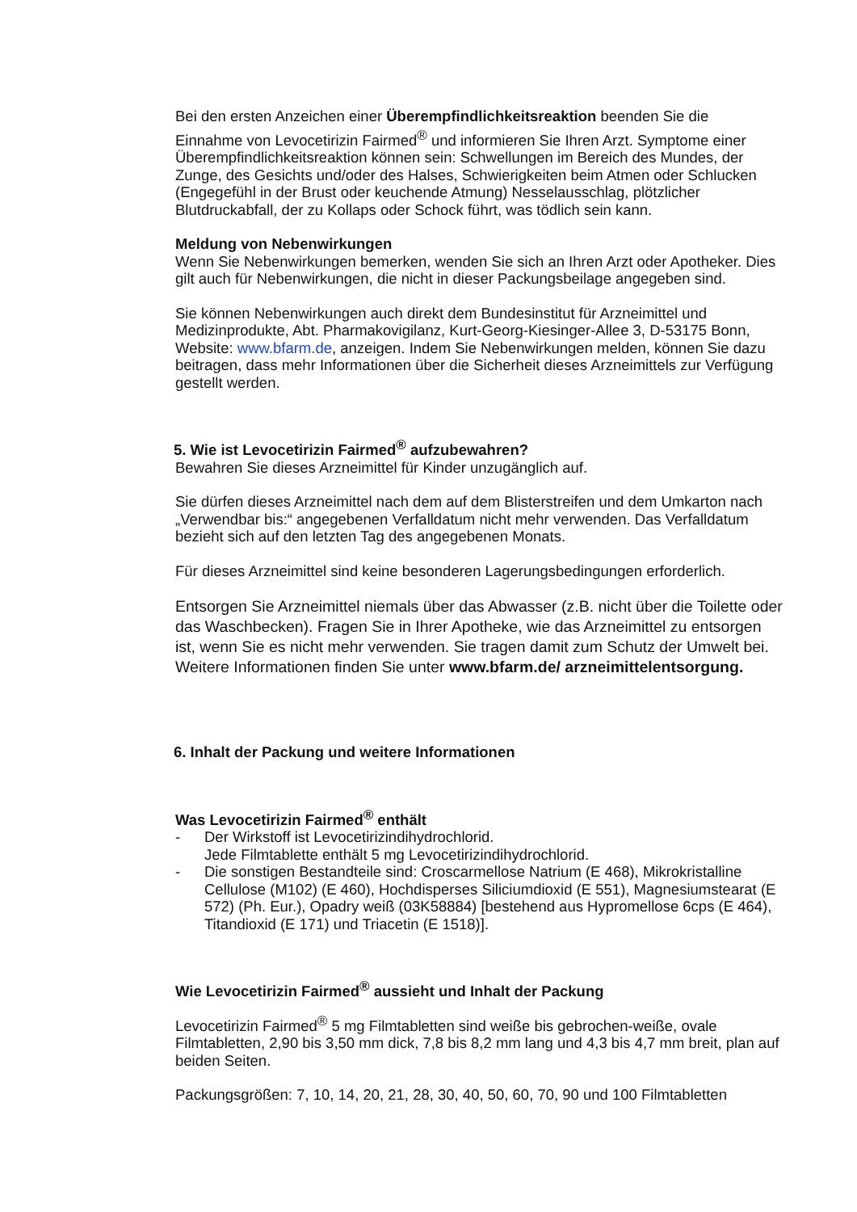Bei den ersten Anzeichen einer Überempfindlichkeitsreaktion beenden Sie die
Einnahme von Levocetirizin Fairmed<sup>®</sup> und informieren Sie Ihren Arzt. Symptome einer Überempfindlichkeitsreaktion können sein: Schwellungen im Bereich des Mundes, der Zunge, des Gesichts und/oder des Halses, Schwierigkeiten beim Atmen oder Schlucken (Engegefühl in der Brust oder keuchende Atmung) Nesselausschlag, plötzlicher Blutdruckabfall, der zu Kollaps oder Schock führt, was tödlich sein kann.
Meldung von Nebenwirkungen
Wenn Sie Nebenwirkungen bemerken, wenden Sie sich an Ihren Arzt oder Apotheker. Dies gilt auch für Nebenwirkungen, die nicht in dieser Packungsbeilage angegeben sind.
Sie können Nebenwirkungen auch direkt dem Bundesinstitut für Arzneimittel und Medizinprodukte, Abt. Pharmakovigilanz, Kurt-Georg-Kiesinger-Allee 3, D-53175 Bonn, Website: www.bfarm.de, anzeigen. Indem Sie Nebenwirkungen melden, können Sie dazu beitragen, dass mehr Informationen über die Sicherheit dieses Arzneimittels zur Verfügung gestellt werden.
5. Wie ist Levocetirizin Fairmed<sup>®</sup> aufzubewahren?
Bewahren Sie dieses Arzneimittel für Kinder unzugänglich auf.
Sie dürfen dieses Arzneimittel nach dem auf dem Blisterstreifen und dem Umkarton nach „Verwendbar bis:“ angegebenen Verfalldatum nicht mehr verwenden. Das Verfalldatum bezieht sich auf den letzten Tag des angegebenen Monats.
Für dieses Arzneimittel sind keine besonderen Lagerungsbedingungen erforderlich.
Entsorgen Sie Arzneimittel niemals über das Abwasser (z.B. nicht über die Toilette oder das Waschbecken). Fragen Sie in Ihrer Apotheke, wie das Arzneimittel zu entsorgen ist, wenn Sie es nicht mehr verwenden. Sie tragen damit zum Schutz der Umwelt bei. Weitere Informationen finden Sie unter www.bfarm.de/ arzneimittelentsorgung.
6. Inhalt der Packung und weitere Informationen
Was Levocetirizin Fairmed<sup>®</sup> enthält
- Der Wirkstoff ist Levocetirizindihydrochlorid.
Jede Filmtablette enthält 5 mg Levocetirizindihydrochlorid.
- Die sonstigen Bestandteile sind: Croscarmellose Natrium (E 468), Mikrokristalline Cellulose (M102) (E 460), Hochdisperses Siliciumdioxid (E 551), Magnesiumstearat (E 572) (Ph. Eur.), Opadry weiß (03K58884) [bestehend aus Hypromellose 6cps (E 464), Titandioxid (E 171) und Triacetin (E 1518)].
Wie Levocetirizin Fairmed<sup>®</sup> aussieht und Inhalt der Packung
Levocetirizin Fairmed<sup>®</sup> 5 mg Filmtabletten sind weiße bis gebrochen-weiße, ovale Filmtabletten, 2,90 bis 3,50 mm dick, 7,8 bis 8,2 mm lang und 4,3 bis 4,7 mm breit, plan auf beiden Seiten.
Packungsgrößen: 7, 10, 14, 20, 21, 28, 30, 40, 50, 60, 70, 90 und 100 Filmtabletten